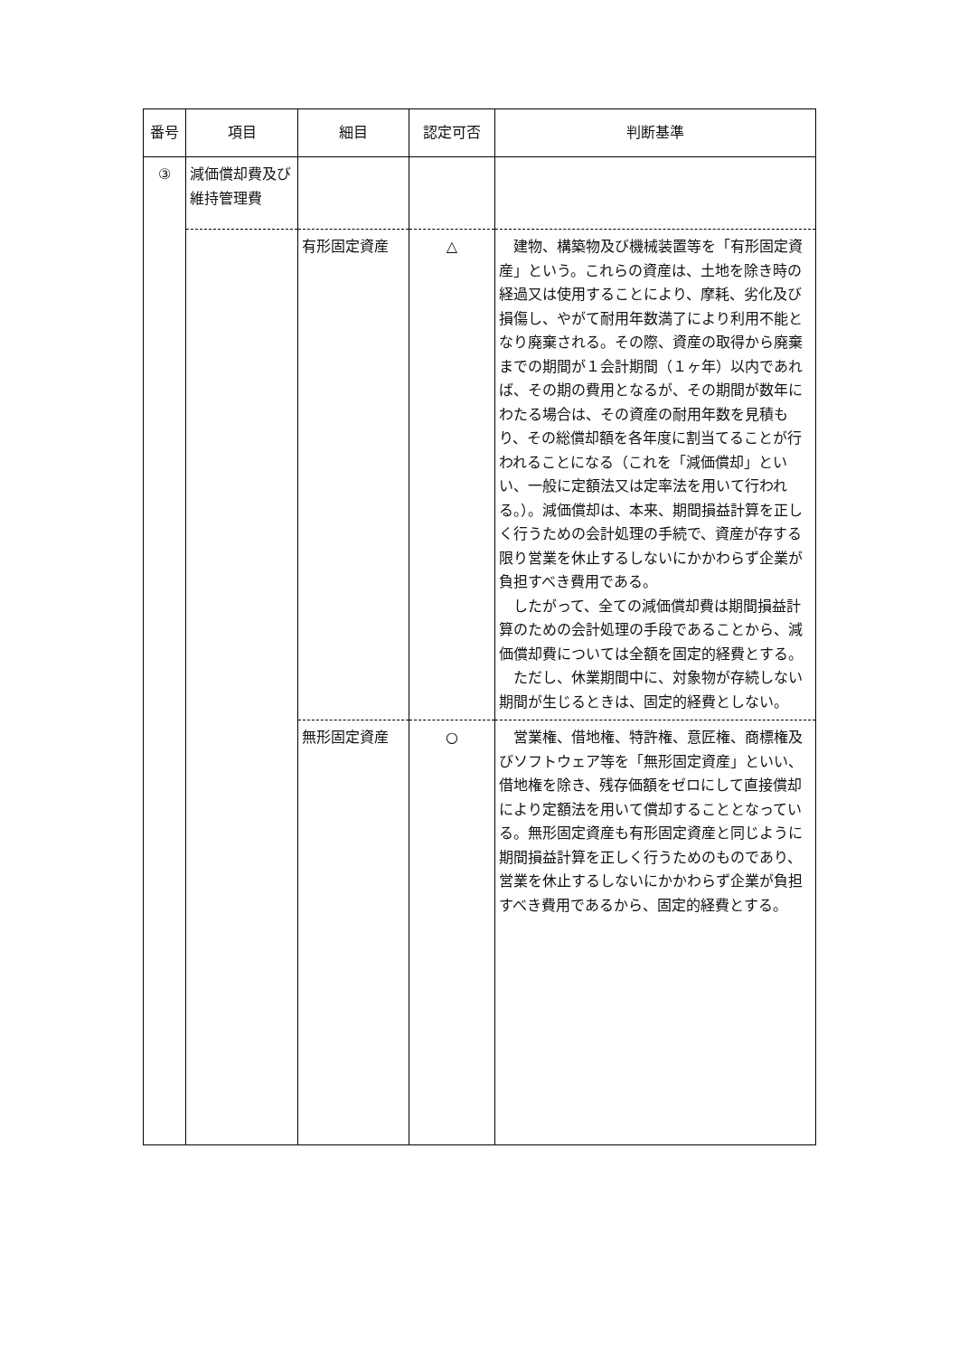| 番号 | 項目 | 細目 | 認定可否 | 判断基準 |
| --- | --- | --- | --- | --- |
| ③ | 減価償却費及び維持管理費 | | | |
| | | 有形固定資産 | △ | 建物、構築物及び機械装置等を「有形固定資産」という。これらの資産は、土地を除き時の経過又は使用することにより、摩耗、劣化及び損傷し、やがて耐用年数満了により利用不能となり廃棄される。その際、資産の取得から廃棄までの期間が１会計期間（１ヶ年）以内であれば、その期の費用となるが、その期間が数年にわたる場合は、その資産の耐用年数を見積もり、その総償却額を各年度に割当てることが行われることになる（これを「減価償却」といい、一般に定額法又は定率法を用いて行われる。）。減価償却は、本来、期間損益計算を正しく行うための会計処理の手続で、資産が存する限り営業を休止するしないにかかわらず企業が負担すべき費用である。 したがって、全ての減価償却費は期間損益計算のための会計処理の手段であることから、減価償却費については全額を固定的経費とする。 ただし、休業期間中に、対象物が存続しない期間が生じるときは、固定的経費としない。 |
| | | 無形固定資産 | ○ | 営業権、借地権、特許権、意匠権、商標権及びソフトウェア等を「無形固定資産」といい、借地権を除き、残存価額をゼロにして直接償却により定額法を用いて償却することとなっている。無形固定資産も有形固定資産と同じように期間損益計算を正しく行うためのものであり、営業を休止するしないにかかわらず企業が負担すべき費用であるから、固定的経費とする。 |